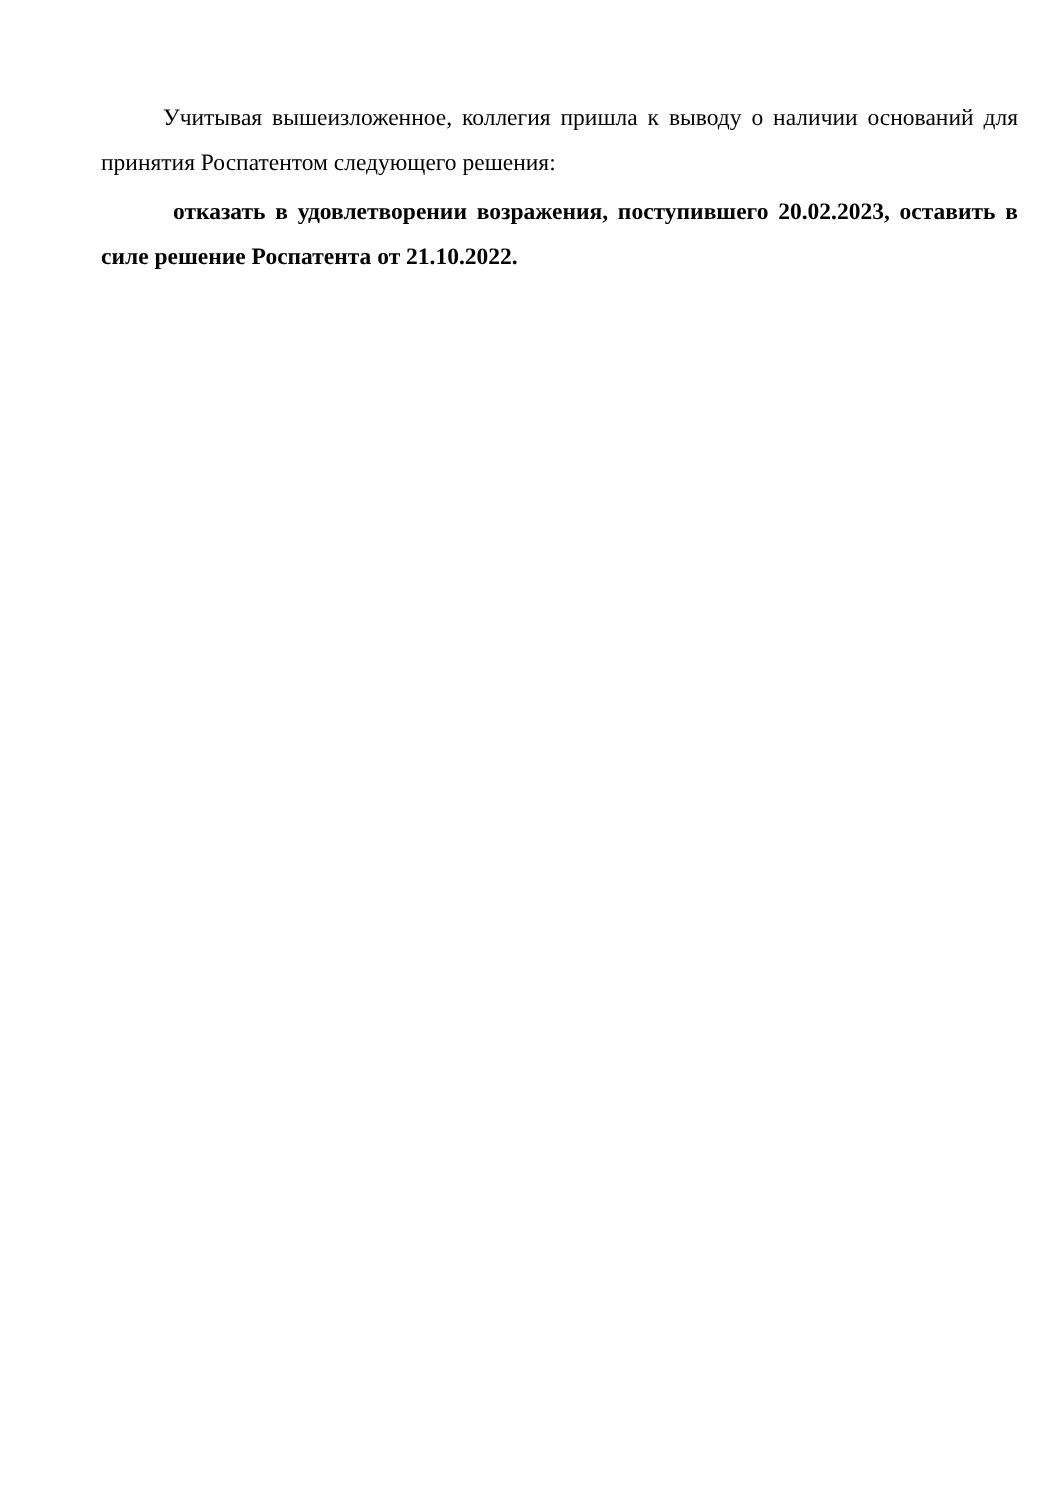Учитывая вышеизложенное, коллегия пришла к выводу о наличии оснований для принятия Роспатентом следующего решения:
отказать в удовлетворении возражения, поступившего 20.02.2023, оставить в силе решение Роспатента от 21.10.2022.